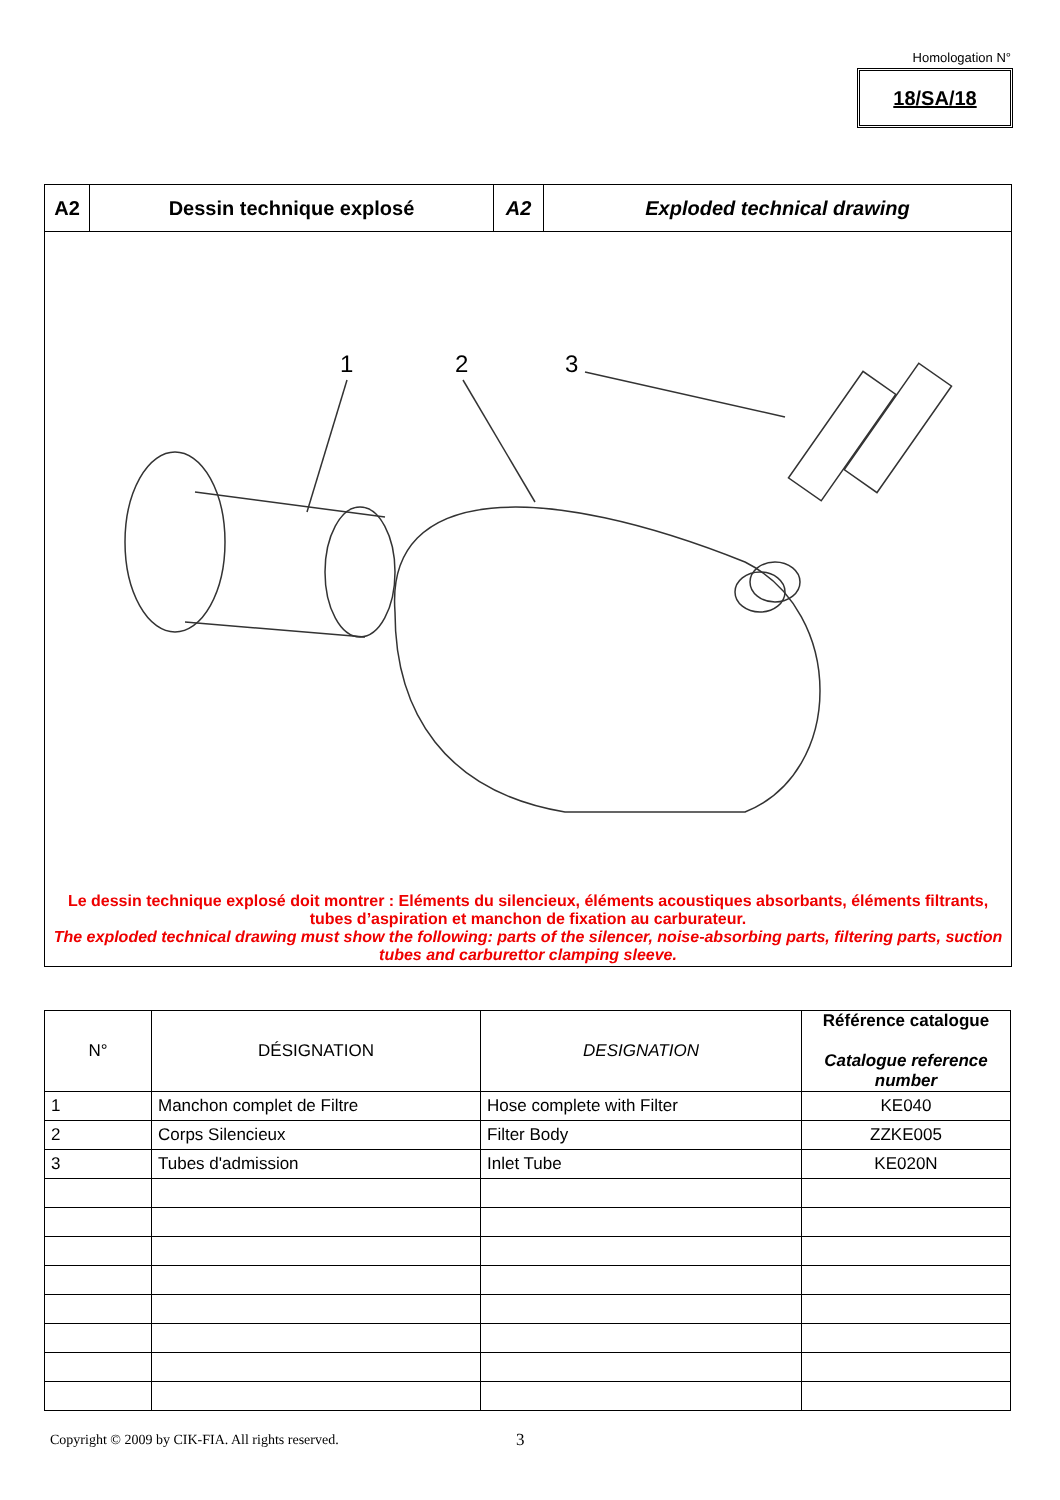Homologation N°
18/SA/18
A2 Dessin technique explosé A2 Exploded technical drawing
1
2
3
Le dessin technique explosé doit montrer : Eléments du silencieux, éléments acoustiques absorbants, éléments filtrants, tubes d’aspiration et manchon de fixation au carburateur.
The exploded technical drawing must show the following: parts of the silencer, noise-absorbing parts, filtering parts, suction tubes and carburettor clamping sleeve.
| N° | DÉSIGNATION | DESIGNATION | Référence catalogue Catalogue reference number |
| --- | --- | --- | --- |
| 1 | Manchon complet de Filtre | Hose complete with Filter | KE040 |
| 2 | Corps Silencieux | Filter Body | ZZKE005 |
| 3 | Tubes d'admission | Inlet Tube | KE020N |
Copyright © 2009 by CIK-FIA. All rights reserved.
3